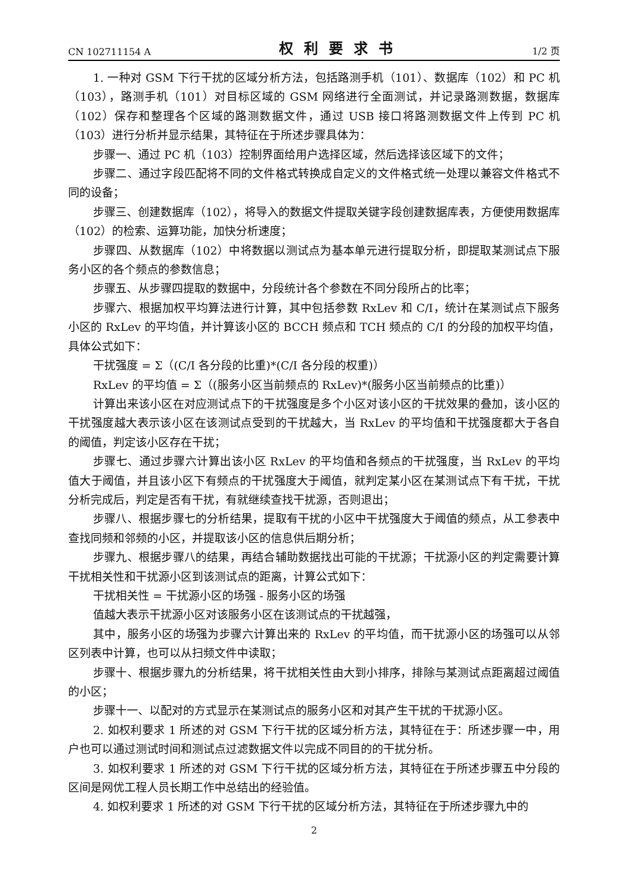CN 102711154 A 权利要求书 1/2 页
1. 一种对 GSM 下行干扰的区域分析方法，包括路测手机（101）、数据库（102）和 PC 机（103），路测手机（101）对目标区域的 GSM 网络进行全面测试，并记录路测数据，数据库（102）保存和整理各个区域的路测数据文件，通过 USB 接口将路测数据文件上传到 PC 机（103）进行分析并显示结果，其特征在于所述步骤具体为：
步骤一、通过 PC 机（103）控制界面给用户选择区域，然后选择该区域下的文件；
步骤二、通过字段匹配将不同的文件格式转换成自定义的文件格式统一处理以兼容文件格式不同的设备；
步骤三、创建数据库（102），将导入的数据文件提取关键字段创建数据库表，方便使用数据库（102）的检索、运算功能，加快分析速度；
步骤四、从数据库（102）中将数据以测试点为基本单元进行提取分析，即提取某测试点下服务小区的各个频点的参数信息；
步骤五、从步骤四提取的数据中，分段统计各个参数在不同分段所占的比率；
步骤六、根据加权平均算法进行计算，其中包括参数 RxLev 和 C/I，统计在某测试点下服务小区的 RxLev 的平均值，并计算该小区的 BCCH 频点和 TCH 频点的 C/I 的分段的加权平均值，具体公式如下：
干扰强度 = Σ（(C/I 各分段的比重)*(C/I 各分段的权重)）
RxLev 的平均值 = Σ（(服务小区当前频点的 RxLev)*(服务小区当前频点的比重)）
计算出来该小区在对应测试点下的干扰强度是多个小区对该小区的干扰效果的叠加，该小区的干扰强度越大表示该小区在该测试点受到的干扰越大，当 RxLev 的平均值和干扰强度都大于各自的阈值，判定该小区存在干扰；
步骤七、通过步骤六计算出该小区 RxLev 的平均值和各频点的干扰强度，当 RxLev 的平均值大于阈值，并且该小区下有频点的干扰强度大于阈值，就判定某小区在某测试点下有干扰，干扰分析完成后，判定是否有干扰，有就继续查找干扰源，否则退出；
步骤八、根据步骤七的分析结果，提取有干扰的小区中干扰强度大于阈值的频点，从工参表中查找同频和邻频的小区，并提取该小区的信息供后期分析；
步骤九、根据步骤八的结果，再结合辅助数据找出可能的干扰源；干扰源小区的判定需要计算干扰相关性和干扰源小区到该测试点的距离，计算公式如下：
干扰相关性 = 干扰源小区的场强 - 服务小区的场强
值越大表示干扰源小区对该服务小区在该测试点的干扰越强，
其中，服务小区的场强为步骤六计算出来的 RxLev 的平均值，而干扰源小区的场强可以从邻区列表中计算，也可以从扫频文件中读取；
步骤十、根据步骤九的分析结果，将干扰相关性由大到小排序，排除与某测试点距离超过阈值的小区；
步骤十一、以配对的方式显示在某测试点的服务小区和对其产生干扰的干扰源小区。
2. 如权利要求 1 所述的对 GSM 下行干扰的区域分析方法，其特征在于：所述步骤一中，用户也可以通过测试时间和测试点过滤数据文件以完成不同目的的干扰分析。
3. 如权利要求 1 所述的对 GSM 下行干扰的区域分析方法，其特征在于所述步骤五中分段的区间是网优工程人员长期工作中总结出的经验值。
4. 如权利要求 1 所述的对 GSM 下行干扰的区域分析方法，其特征在于所述步骤九中的
2